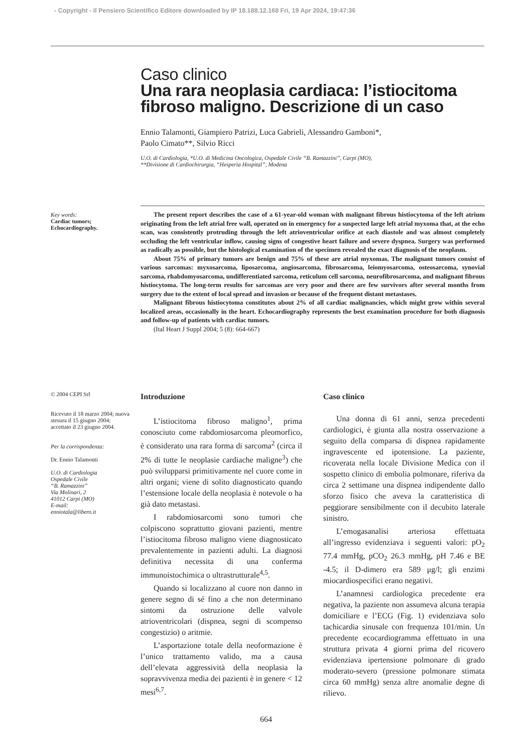- Copyright - Il Pensiero Scientifico Editore downloaded by IP 18.188.12.168 Fri, 19 Apr 2024, 19:47:36
Caso clinico
Una rara neoplasia cardiaca: l’istiocitoma fibroso maligno. Descrizione di un caso
Ennio Talamonti, Giampiero Patrizi, Luca Gabrieli, Alessandro Gamboni*,
Paolo Cimato**, Silvio Ricci
U.O. di Cardiologia, *U.O. di Medicina Oncologica, Ospedale Civile “B. Ramazzini”, Carpi (MO),
**Divisione di Cardiochirurgia, “Hesperia Hospital”, Modena
Key words:
Cardiac tumors;
Echocardiography.
The present report describes the case of a 61-year-old woman with malignant fibrous histiocytoma of the left atrium originating from the left atrial free wall, operated on in emergency for a suspected large left atrial myxoma that, at the echo scan, was consistently protruding through the left atrioventricular orifice at each diastole and was almost completely occluding the left ventricular inflow, causing signs of congestive heart failure and severe dyspnea. Surgery was performed as radically as possible, but the histological examination of the specimen revealed the exact diagnosis of the neoplasm.
About 75% of primary tumors are benign and 75% of these are atrial myxomas. The malignant tumors consist of various sarcomas: myxosarcoma, liposarcoma, angiosarcoma, fibrosarcoma, leiomyosarcoma, osteosarcoma, synovial sarcoma, rhabdomyosarcoma, undifferentiated sarcoma, reticulum cell sarcoma, neurofibrosarcoma, and malignant fibrous histiocytoma. The long-term results for sarcomas are very poor and there are few survivors after several months from surgery due to the extent of local spread and invasion or because of the frequent distant metastases.
Malignant fibrous histiocytoma constitutes about 2% of all cardiac malignancies, which might grow within several localized areas, occasionally in the heart. Echocardiography represents the best examination procedure for both diagnosis and follow-up of patients with cardiac tumors.
(Ital Heart J Suppl 2004; 5 (8): 664-667)
© 2004 CEPI Srl
Ricevuto il 18 marzo 2004; nuova stesura il 15 giugno 2004; accettato il 23 giugno 2004.
Per la corrispondenza:
Dr. Ennio Talamonti
U.O. di Cardiologia
Ospedale Civile
“B. Ramazzini”
Via Molinari, 2
41012 Carpi (MO)
E-mail:
enniotala@libero.it
Introduzione
L’istiocitoma fibroso maligno<sup>1</sup>, prima conosciuto come rabdomiosarcoma pleomorfico, è considerato una rara forma di sarcoma<sup>2</sup> (circa il 2% di tutte le neoplasie cardiache maligne<sup>3</sup>) che può svilupparsi primitivamente nel cuore come in altri organi; viene di solito diagnosticato quando l’estensione locale della neoplasia è notevole o ha già dato metastasi.
I rabdomiosarcomi sono tumori che colpiscono soprattutto giovani pazienti, mentre l’istiocitoma fibroso maligno viene diagnosticato prevalentemente in pazienti adulti. La diagnosi definitiva necessita di una conferma immunoistochimica o ultrastrutturale<sup>4,5</sup>.
Quando si localizzano al cuore non danno in genere segno di sé fino a che non determinano sintomi da ostruzione delle valvole atrioventricolari (dispnea, segni di scompenso congestizio) o aritmie.
L’asportazione totale della neoformazione è l’unico trattamento valido, ma a causa dell’elevata aggressività della neoplasia la sopravvivenza media dei pazienti è in genere < 12 mesi<sup>6,7</sup>.
Caso clinico
Una donna di 61 anni, senza precedenti cardiologici, è giunta alla nostra osservazione a seguito della comparsa di dispnea rapidamente ingravescente ed ipotensione. La paziente, ricoverata nella locale Divisione Medica con il sospetto clinico di embolia polmonare, riferiva da circa 2 settimane una dispnea indipendente dallo sforzo fisico che aveva la caratteristica di peggiorare sensibilmente con il decubito laterale sinistro.
L’emogasanalisi arteriosa effettuata all’ingresso evidenziava i seguenti valori: pO<sub>2</sub> 77.4 mmHg, pCO<sub>2</sub> 26.3 mmHg, pH 7.46 e BE -4.5; il D-dimero era 589 μg/l; gli enzimi miocardiospecifici erano negativi.
L’anamnesi cardiologica precedente era negativa, la paziente non assumeva alcuna terapia domiciliare e l’ECG (Fig. 1) evidenziava solo tachicardia sinusale con frequenza 101/min. Un precedente ecocardiogramma effettuato in una struttura privata 4 giorni prima del ricovero evidenziava ipertensione polmonare di grado moderato-severo (pressione polmonare stimata circa 60 mmHg) senza altre anomalie degne di rilievo.
664